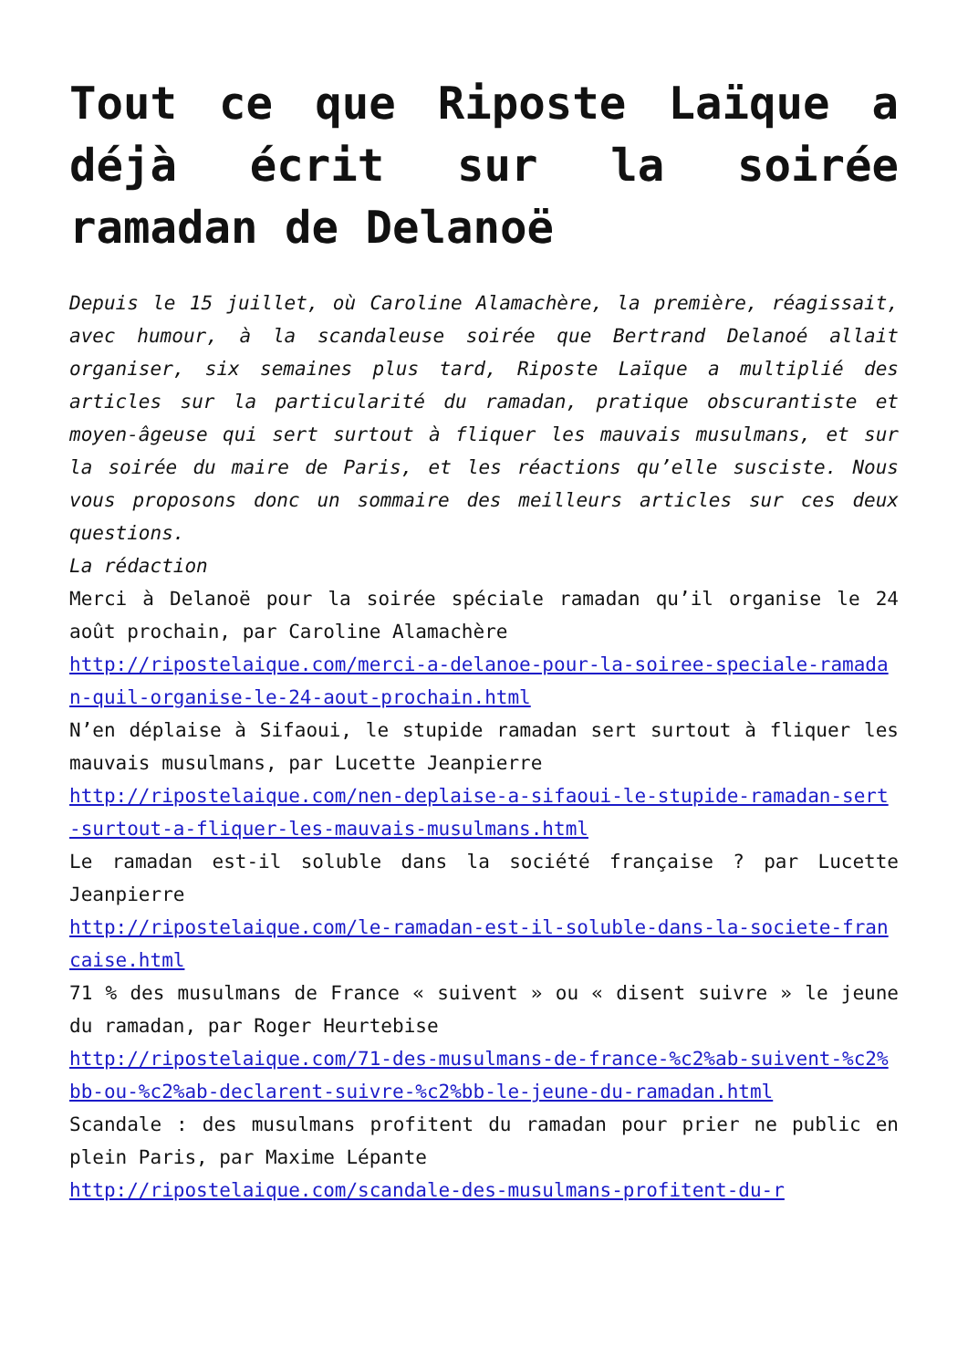Tout ce que Riposte Laïque a déjà écrit sur la soirée ramadan de Delanoë
Depuis le 15 juillet, où Caroline Alamachère, la première, réagissait, avec humour, à la scandaleuse soirée que Bertrand Delanoé allait organiser, six semaines plus tard, Riposte Laïque a multiplié des articles sur la particularité du ramadan, pratique obscurantiste et moyen-âgeuse qui sert surtout à fliquer les mauvais musulmans, et sur la soirée du maire de Paris, et les réactions qu’elle susciste. Nous vous proposons donc un sommaire des meilleurs articles sur ces deux questions.
La rédaction
Merci à Delanoë pour la soirée spéciale ramadan qu’il organise le 24 août prochain, par Caroline Alamachère
http://ripostelaique.com/merci-a-delanoe-pour-la-soiree-speciale-ramadan-quil-organise-le-24-aout-prochain.html
N’en déplaise à Sifaoui, le stupide ramadan sert surtout à fliquer les mauvais musulmans, par Lucette Jeanpierre
http://ripostelaique.com/nen-deplaise-a-sifaoui-le-stupide-ramadan-sert-surtout-a-fliquer-les-mauvais-musulmans.html
Le ramadan est-il soluble dans la société française ? par Lucette Jeanpierre
http://ripostelaique.com/le-ramadan-est-il-soluble-dans-la-societe-francaise.html
71 % des musulmans de France « suivent » ou « disent suivre » le jeune du ramadan, par Roger Heurtebise
http://ripostelaique.com/71-des-musulmans-de-france-%c2%ab-suivent-%c2%bb-ou-%c2%ab-declarent-suivre-%c2%bb-le-jeune-du-ramadan.html
Scandale : des musulmans profitent du ramadan pour prier ne public en plein Paris, par Maxime Lépante
http://ripostelaique.com/scandale-des-musulmans-profitent-du-r